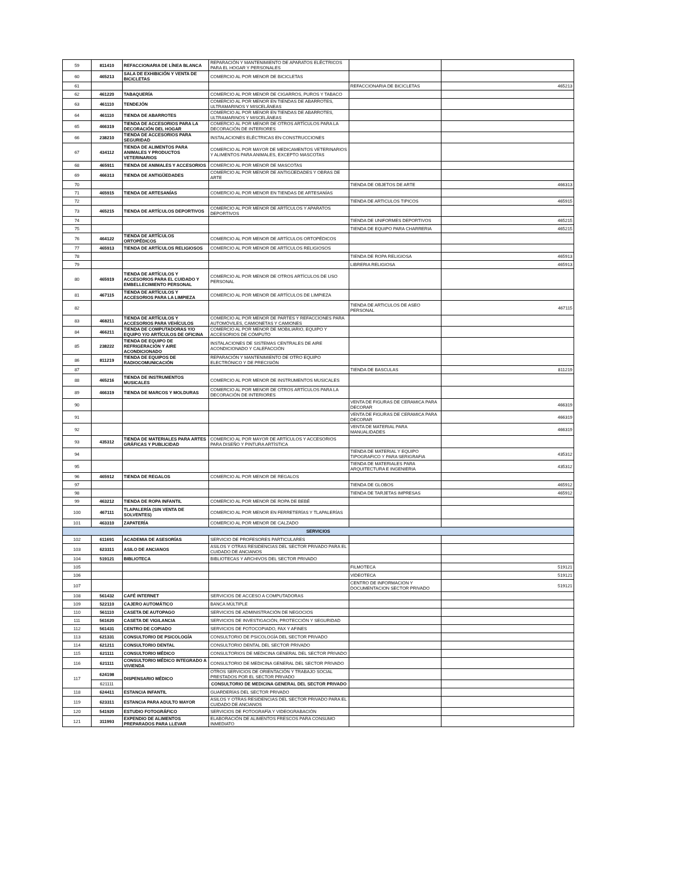| 59 | 811410 | REFACCIONARIA DE LÍNEA BLANCA | REPARACIÓN Y MANTENIMIENTO DE APARATOS ELÉCTRICOS PARA EL HOGAR Y PERSONALES | | |
| 60 | 465213 | SALA DE EXHIBICIÓN Y VENTA DE BICICLETAS | COMERCIO AL POR MENOR DE BICICLETAS | | |
| 61 | | | | REFACCIONARIA DE BICICLETAS | 465213 |
| 62 | 461220 | TABAQUERÍA | COMERCIO AL POR MENOR DE CIGARROS, PUROS Y TABACO | | |
| 63 | 461110 | TENDEJÓN | COMERCIO AL POR MENOR EN TIENDAS DE ABARROTES, ULTRAMARINOS Y MISCELÁNEAS | | |
| 64 | 461110 | TIENDA DE ABARROTES | COMERCIO AL POR MENOR EN TIENDAS DE ABARROTES, ULTRAMARINOS Y MISCELÁNEAS | | |
| 65 | 466319 | TIENDA DE ACCESORIOS PARA LA DECORACIÓN DEL HOGAR | COMERCIO AL POR MENOR DE OTROS ARTÍCULOS PARA LA DECORACIÓN DE INTERIORES | | |
| 66 | 238210 | TIENDA DE ACCESORIOS PARA SEGURIDAD | INSTALACIONES ELÉCTRICAS EN CONSTRUCCIONES | | |
| 67 | 434112 | TIENDA DE ALIMENTOS PARA ANIMALES Y PRODUCTOS VETERINARIOS | COMERCIO AL POR MAYOR DE MEDICAMENTOS VETERINARIOS Y ALIMENTOS PARA ANIMALES, EXCEPTO MASCOTAS | | |
| 68 | 465911 | TIENDA DE ANIMALES Y ACCESORIOS | COMERCIO AL POR MENOR DE MASCOTAS | | |
| 69 | 466313 | TIENDA DE ANTIGÜEDADES | COMERCIO AL POR MENOR DE ANTIGÜEDADES Y OBRAS DE ARTE | | |
| 70 | | | | TIENDA DE OBJETOS DE ARTE | 466313 |
| 71 | 465915 | TIENDA DE ARTESANÍAS | COMERCIO AL POR MENOR EN TIENDAS DE ARTESANÍAS | | |
| 72 | | | | TIENDA DE ARTICULOS TIPICOS | 465915 |
| 73 | 465215 | TIENDA DE ARTÍCULOS DEPORTIVOS | COMERCIO AL POR MENOR DE ARTÍCULOS Y APARATOS DEPORTIVOS | | |
| 74 | | | | TIENDA DE UNIFORMES DEPORTIVOS | 465215 |
| 75 | | | | TIENDA DE EQUIPO PARA CHARRERIA | 465215 |
| 76 | 464122 | TIENDA DE ARTÍCULOS ORTOPÉDICOS | COMERCIO AL POR MENOR DE ARTÍCULOS ORTOPÉDICOS | | |
| 77 | 465913 | TIENDA DE ARTÍCULOS RELIGIOSOS | COMERCIO AL POR MENOR DE ARTÍCULOS RELIGIOSOS | | |
| 78 | | | | TIENDA DE ROPA RELIGIOSA | 465913 |
| 79 | | | | LIBRERIA RELIGIOSA | 465913 |
| 80 | 465919 | TIENDA DE ARTÍCULOS Y ACCESORIOS PARA EL CUIDADO Y EMBELLECIMIENTO PERSONAL | COMERCIO AL POR MENOR DE OTROS ARTÍCULOS DE USO PERSONAL | | |
| 81 | 467115 | TIENDA DE ARTÍCULOS Y ACCESORIOS PARA LA LIMPIEZA | COMERCIO AL POR MENOR DE ARTÍCULOS DE LIMPIEZA | | |
| 82 | | | | TIENDA DE ARTICULOS DE ASEO PERSONAL | 467115 |
| 83 | 468211 | TIENDA DE ARTÍCULOS Y ACCESORIOS PARA VEHÍCULOS | COMERCIO AL POR MENOR DE PARTES Y REFACCIONES PARA AUTOMÓVILES, CAMIONETAS Y CAMIONES | | |
| 84 | 466211 | TIENDA DE COMPUTADORAS Y/O EQUIPO Y/O ARTÍCULOS DE OFICINA | COMERCIO AL POR MENOR DE MOBILIARIO, EQUIPO Y ACCESORIOS DE CÓMPUTO | | |
| 85 | 238222 | TIENDA DE EQUIPO DE REFRIGERACIÓN Y AIRE ACONDICIONADO | INSTALACIONES DE SISTEMAS CENTRALES DE AIRE ACONDICIONADO Y CALEFACCIÓN | | |
| 86 | 811219 | TIENDA DE EQUIPOS DE RADIOCOMUNICACIÓN | REPARACIÓN Y MANTENIMIENTO DE OTRO EQUIPO ELECTRÓNICO Y DE PRECISIÓN | | |
| 87 | | | | TIENDA DE BASCULAS | 811219 |
| 88 | 465216 | TIENDA DE INSTRUMENTOS MUSICALES | COMERCIO AL POR MENOR DE INSTRUMENTOS MUSICALES | | |
| 89 | 466319 | TIENDA DE MARCOS Y MOLDURAS | COMERCIO AL POR MENOR DE OTROS ARTÍCULOS PARA LA DECORACIÓN DE INTERIORES | | |
| 90 | | | | VENTA DE FIGURAS DE CERAMICA PARA DECORAR | 466319 |
| 91 | | | | VENTA DE FIGURAS DE CERAMICA PARA DECORAR | 466319 |
| 92 | | | | VENTA DE MATERIAL PARA MANUALIDADES | 466319 |
| 93 | 435312 | TIENDA DE MATERIALES PARA ARTES GRÁFICAS Y PUBLICIDAD | COMERCIO AL POR MAYOR DE ARTÍCULOS Y ACCESORIOS PARA DISEÑO Y PINTURA ARTÍSTICA | | |
| 94 | | | | TIENDA DE MATERIAL Y EQUIPO TIPOGRAFICO Y PARA SERIGRAFIA | 435312 |
| 95 | | | | TIENDA DE MATERIALES PARA ARQUITECTURA E INGENIERIA | 435312 |
| 96 | 465912 | TIENDA DE REGALOS | COMERCIO AL POR MENOR DE REGALOS | | |
| 97 | | | | TIENDA DE GLOBOS | 465912 |
| 98 | | | | TIENDA DE TARJETAS IMPRESAS | 465912 |
| 99 | 463212 | TIENDA DE ROPA INFANTIL | COMERCIO AL POR MENOR DE ROPA DE BEBÉ | | |
| 100 | 467111 | TLAPALERÍA (SIN VENTA DE SOLVENTES) | COMERCIO AL POR MENOR EN FERRETERÍAS Y TLAPALERÍAS | | |
| 101 | 463310 | ZAPATERÍA | COMERCIO AL POR MENOR DE CALZADO | | |
| SERVICIOS | | | | | |
| 102 | 611691 | ACADEMIA DE ASESORÍAS | SERVICIO DE PROFESORES PARTICULARES | | |
| 103 | 623311 | ASILO DE ANCIANOS | ASILOS Y OTRAS RESIDENCIAS DEL SECTOR PRIVADO PARA EL CUIDADO DE ANCIANOS | | |
| 104 | 519121 | BIBLIOTECA | BIBLIOTECAS Y ARCHIVOS DEL SECTOR PRIVADO | | |
| 105 | | | | FILMOTECA | 519121 |
| 106 | | | | VIDEOTECA | 519121 |
| 107 | | | | CENTRO DE INFORMACION Y DOCUMENTACION SECTOR PRIVADO | 519121 |
| 108 | 561432 | CAFÉ INTERNET | SERVICIOS DE ACCESO A COMPUTADORAS | | |
| 109 | 522110 | CAJERO AUTOMÁTICO | BANCA MÚLTIPLE | | |
| 110 | 561110 | CASETA DE AUTOPAGO | SERVICIOS DE ADMINISTRACIÓN DE NEGOCIOS | | |
| 111 | 561620 | CASETA DE VIGILANCIA | SERVICIOS DE INVESTIGACIÓN, PROTECCIÓN Y SEGURIDAD | | |
| 112 | 561431 | CENTRO DE COPIADO | SERVICIOS DE FOTOCOPIADO, FAX Y AFINES | | |
| 113 | 621331 | CONSULTORIO DE PSICOLOGÍA | CONSULTORIO DE PSICOLOGÍA DEL SECTOR PRIVADO | | |
| 114 | 621211 | CONSULTORIO DENTAL | CONSULTORIO DENTAL DEL SECTOR PRIVADO | | |
| 115 | 621111 | CONSULTORIO MÉDICO | CONSULTORIOS DE MEDICINA GENERAL DEL SECTOR PRIVADO | | |
| 116 | 621111 | CONSULTORIO MÉDICO INTEGRADO A VIVIENDA | CONSULTORIO DE MEDICINA GENERAL DEL SECTOR PRIVADO | | |
| 117 | 624198 | DISPENSARIO MÉDICO | OTROS SERVICIOS DE ORIENTACIÓN Y TRABAJO SOCIAL PRESTADOS POR EL SECTOR PRIVADO | | |
| | 621111 | | CONSULTORIO DE MEDICINA GENERAL DEL SECTOR PRIVADO | | |
| 118 | 624411 | ESTANCIA INFANTIL | GUARDERÍAS DEL SECTOR PRIVADO | | |
| 119 | 623311 | ESTANCIA PARA ADULTO MAYOR | ASILOS Y OTRAS RESIDENCIAS DEL SECTOR PRIVADO PARA EL CUIDADO DE ANCIANOS | | |
| 120 | 541920 | ESTUDIO FOTOGRÁFICO | SERVICIOS DE FOTOGRAFÍA Y VIDEOGRABACIÓN | | |
| 121 | 311993 | EXPENDIO DE ALIMENTOS PREPARADOS PARA LLEVAR | ELABORACIÓN DE ALIMENTOS FRESCOS PARA CONSUMO INMEDIATO | | |